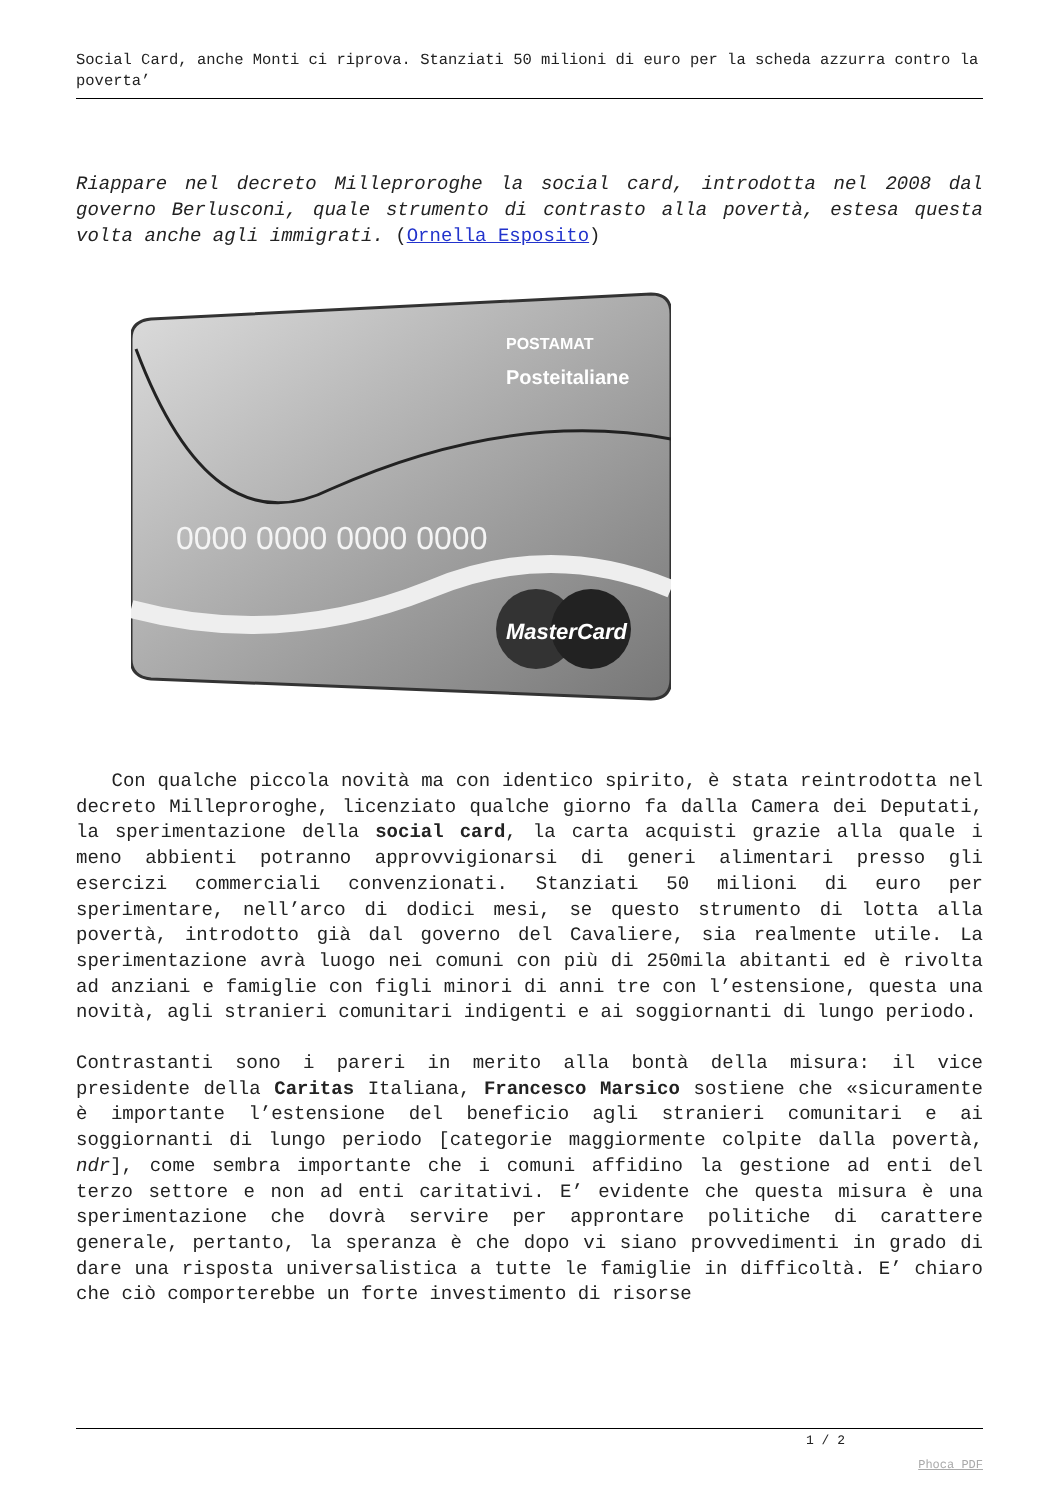Social Card, anche Monti ci riprova. Stanziati 50 milioni di euro per la scheda azzurra contro la poverta’
Riappare nel decreto Milleproroghe la social card, introdotta nel 2008 dal governo Berlusconi, quale strumento di contrasto alla povertà, estesa questa volta anche agli immigrati. (Ornella Esposito)
0000 0000 0000 0000
POSTAMAT
Posteitaliane
MasterCard
Con qualche piccola novità ma con identico spirito, è stata reintrodotta nel decreto Milleproroghe, licenziato qualche giorno fa dalla Camera dei Deputati, la sperimentazione della social card, la carta acquisti grazie alla quale i meno abbienti potranno approvvigionarsi di generi alimentari presso gli esercizi commerciali convenzionati. Stanziati 50 milioni di euro per sperimentare, nell’arco di dodici mesi, se questo strumento di lotta alla povertà, introdotto già dal governo del Cavaliere, sia realmente utile. La sperimentazione avrà luogo nei comuni con più di 250mila abitanti ed è rivolta ad anziani e famiglie con figli minori di anni tre con l’estensione, questa una novità, agli stranieri comunitari indigenti e ai soggiornanti di lungo periodo.
Contrastanti sono i pareri in merito alla bontà della misura: il vice presidente della Caritas Italiana, Francesco Marsico sostiene che «sicuramente è importante l’estensione del beneficio agli stranieri comunitari e ai soggiornanti di lungo periodo [categorie maggiormente colpite dalla povertà, ndr], come sembra importante che i comuni affidino la gestione ad enti del terzo settore e non ad enti caritativi. E’ evidente che questa misura è una sperimentazione che dovrà servire per approntare politiche di carattere generale, pertanto, la speranza è che dopo vi siano provvedimenti in grado di dare una risposta universalistica a tutte le famiglie in difficoltà. E’ chiaro che ciò comporterebbe un forte investimento di risorse
1 / 2
Phoca PDF